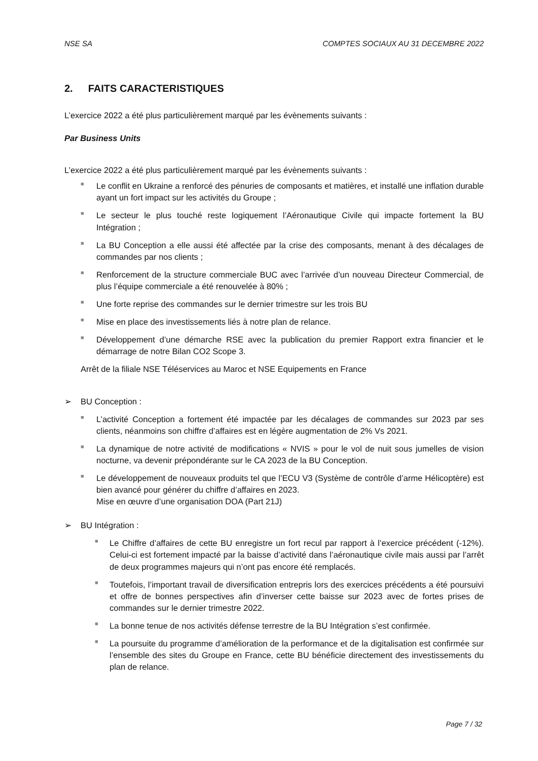NSE SA COMPTES SOCIAUX AU 31 DECEMBRE 2022
2. FAITS CARACTERISTIQUES
L’exercice 2022 a été plus particulièrement marqué par les évènements suivants :
Par Business Units
L’exercice 2022 a été plus particulièrement marqué par les évènements suivants :
■ Le conflit en Ukraine a renforcé des pénuries de composants et matières, et installé une inflation durable ayant un fort impact sur les activités du Groupe ;
■ Le secteur le plus touché reste logiquement l’Aéronautique Civile qui impacte fortement la BU Intégration ;
■ La BU Conception a elle aussi été affectée par la crise des composants, menant à des décalages de commandes par nos clients ;
■ Renforcement de la structure commerciale BUC avec l’arrivée d’un nouveau Directeur Commercial, de plus l’équipe commerciale a été renouvelée à 80% ;
■ Une forte reprise des commandes sur le dernier trimestre sur les trois BU
■ Mise en place des investissements liés à notre plan de relance.
■ Développement d’une démarche RSE avec la publication du premier Rapport extra financier et le démarrage de notre Bilan CO2 Scope 3.
Arrêt de la filiale NSE Téléservices au Maroc et NSE Equipements en France
➢ BU Conception :
■ L’activité Conception a fortement été impactée par les décalages de commandes sur 2023 par ses clients, néanmoins son chiffre d’affaires est en légère augmentation de 2% Vs 2021.
■ La dynamique de notre activité de modifications « NVIS » pour le vol de nuit sous jumelles de vision nocturne, va devenir prépondérante sur le CA 2023 de la BU Conception.
■ Le développement de nouveaux produits tel que l’ECU V3 (Système de contrôle d’arme Hélicoptère) est bien avancé pour générer du chiffre d’affaires en 2023.
Mise en œuvre d’une organisation DOA (Part 21J)
➢ BU Intégration :
■ Le Chiffre d’affaires de cette BU enregistre un fort recul par rapport à l’exercice précédent (-12%). Celui-ci est fortement impacté par la baisse d’activité dans l’aéronautique civile mais aussi par l’arrêt de deux programmes majeurs qui n’ont pas encore été remplacés.
■ Toutefois, l’important travail de diversification entrepris lors des exercices précédents a été poursuivi et offre de bonnes perspectives afin d’inverser cette baisse sur 2023 avec de fortes prises de commandes sur le dernier trimestre 2022.
■ La bonne tenue de nos activités défense terrestre de la BU Intégration s’est confirmée.
■ La poursuite du programme d’amélioration de la performance et de la digitalisation est confirmée sur l’ensemble des sites du Groupe en France, cette BU bénéficie directement des investissements du plan de relance.
Page 7 / 32